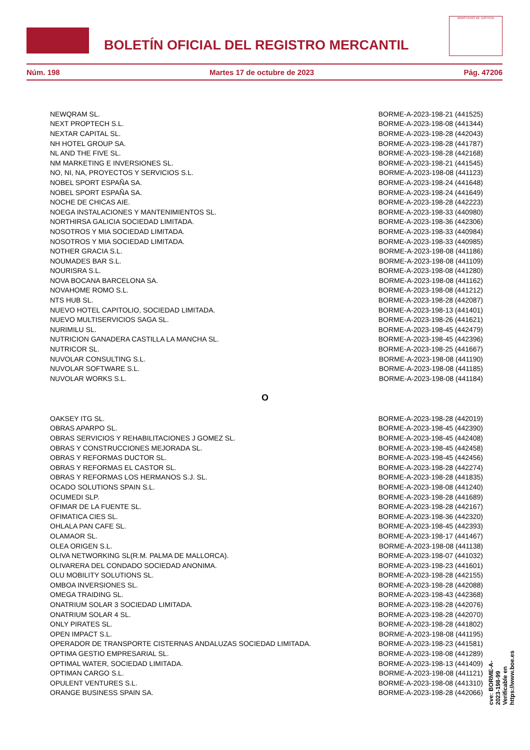BOLETÍN OFICIAL DEL REGISTRO MERCANTIL
MINISTERIO DE JUSTICIA
Núm. 198 Martes 17 de octubre de 2023 Pág. 47206
| NEWQRAM SL. | BORME-A-2023-198-21 (441525) |
| NEXT PROPTECH S.L. | BORME-A-2023-198-08 (441344) |
| NEXTAR CAPITAL SL. | BORME-A-2023-198-28 (442043) |
| NH HOTEL GROUP SA. | BORME-A-2023-198-28 (441787) |
| NL AND THE FIVE SL. | BORME-A-2023-198-28 (442168) |
| NM MARKETING E INVERSIONES SL. | BORME-A-2023-198-21 (441545) |
| NO, NI, NA, PROYECTOS Y SERVICIOS S.L. | BORME-A-2023-198-08 (441123) |
| NOBEL SPORT ESPAÑA SA. | BORME-A-2023-198-24 (441648) |
| NOBEL SPORT ESPAÑA SA. | BORME-A-2023-198-24 (441649) |
| NOCHE DE CHICAS AIE. | BORME-A-2023-198-28 (442223) |
| NOEGA INSTALACIONES Y MANTENIMIENTOS SL. | BORME-A-2023-198-33 (440980) |
| NORTHIRSA GALICIA SOCIEDAD LIMITADA. | BORME-A-2023-198-36 (442306) |
| NOSOTROS Y MIA SOCIEDAD LIMITADA. | BORME-A-2023-198-33 (440984) |
| NOSOTROS Y MIA SOCIEDAD LIMITADA. | BORME-A-2023-198-33 (440985) |
| NOTHER GRACIA S.L. | BORME-A-2023-198-08 (441186) |
| NOUMADES BAR S.L. | BORME-A-2023-198-08 (441109) |
| NOURISRA S.L. | BORME-A-2023-198-08 (441280) |
| NOVA BOCANA BARCELONA SA. | BORME-A-2023-198-08 (441162) |
| NOVAHOME ROMO S.L. | BORME-A-2023-198-08 (441212) |
| NTS HUB SL. | BORME-A-2023-198-28 (442087) |
| NUEVO HOTEL CAPITOLIO, SOCIEDAD LIMITADA. | BORME-A-2023-198-13 (441401) |
| NUEVO MULTISERVICIOS SAGA SL. | BORME-A-2023-198-26 (441621) |
| NURIMILU SL. | BORME-A-2023-198-45 (442479) |
| NUTRICION GANADERA CASTILLA LA MANCHA SL. | BORME-A-2023-198-45 (442396) |
| NUTRICOR SL. | BORME-A-2023-198-25 (441667) |
| NUVOLAR CONSULTING S.L. | BORME-A-2023-198-08 (441190) |
| NUVOLAR SOFTWARE S.L. | BORME-A-2023-198-08 (441185) |
| NUVOLAR WORKS S.L. | BORME-A-2023-198-08 (441184) |
O
| OAKSEY ITG SL. | BORME-A-2023-198-28 (442019) |
| OBRAS APARPO SL. | BORME-A-2023-198-45 (442390) |
| OBRAS SERVICIOS Y REHABILITACIONES J GOMEZ SL. | BORME-A-2023-198-45 (442408) |
| OBRAS Y CONSTRUCCIONES MEJORADA SL. | BORME-A-2023-198-45 (442458) |
| OBRAS Y REFORMAS DUCTOR SL. | BORME-A-2023-198-45 (442456) |
| OBRAS Y REFORMAS EL CASTOR SL. | BORME-A-2023-198-28 (442274) |
| OBRAS Y REFORMAS LOS HERMANOS S.J. SL. | BORME-A-2023-198-28 (441835) |
| OCADO SOLUTIONS SPAIN S.L. | BORME-A-2023-198-08 (441240) |
| OCUMEDI SLP. | BORME-A-2023-198-28 (441689) |
| OFIMAR DE LA FUENTE SL. | BORME-A-2023-198-28 (442167) |
| OFIMATICA CIES SL. | BORME-A-2023-198-36 (442320) |
| OHLALA PAN CAFE SL. | BORME-A-2023-198-45 (442393) |
| OLAMAOR SL. | BORME-A-2023-198-17 (441467) |
| OLEA ORIGEN S.L. | BORME-A-2023-198-08 (441138) |
| OLIVA NETWORKING SL(R.M. PALMA DE MALLORCA). | BORME-A-2023-198-07 (441032) |
| OLIVARERA DEL CONDADO SOCIEDAD ANONIMA. | BORME-A-2023-198-23 (441601) |
| OLU MOBILITY SOLUTIONS SL. | BORME-A-2023-198-28 (442155) |
| OMBOA INVERSIONES SL. | BORME-A-2023-198-28 (442088) |
| OMEGA TRAIDING SL. | BORME-A-2023-198-43 (442368) |
| ONATRIUM SOLAR 3 SOCIEDAD LIMITADA. | BORME-A-2023-198-28 (442076) |
| ONATRIUM SOLAR 4 SL. | BORME-A-2023-198-28 (442070) |
| ONLY PIRATES SL. | BORME-A-2023-198-28 (441802) |
| OPEN IMPACT S.L. | BORME-A-2023-198-08 (441195) |
| OPERADOR DE TRANSPORTE CISTERNAS ANDALUZAS SOCIEDAD LIMITADA. | BORME-A-2023-198-23 (441581) |
| OPTIMA GESTIO EMPRESARIAL SL. | BORME-A-2023-198-08 (441289) |
| OPTIMAL WATER, SOCIEDAD LIMITADA. | BORME-A-2023-198-13 (441409) |
| OPTIMAN CARGO S.L. | BORME-A-2023-198-08 (441121) |
| OPULENT VENTURES S.L. | BORME-A-2023-198-08 (441310) |
| ORANGE BUSINESS SPAIN SA. | BORME-A-2023-198-28 (442066) |
cve: BORME-A-2023-198-99
Verificable en https://www.boe.es